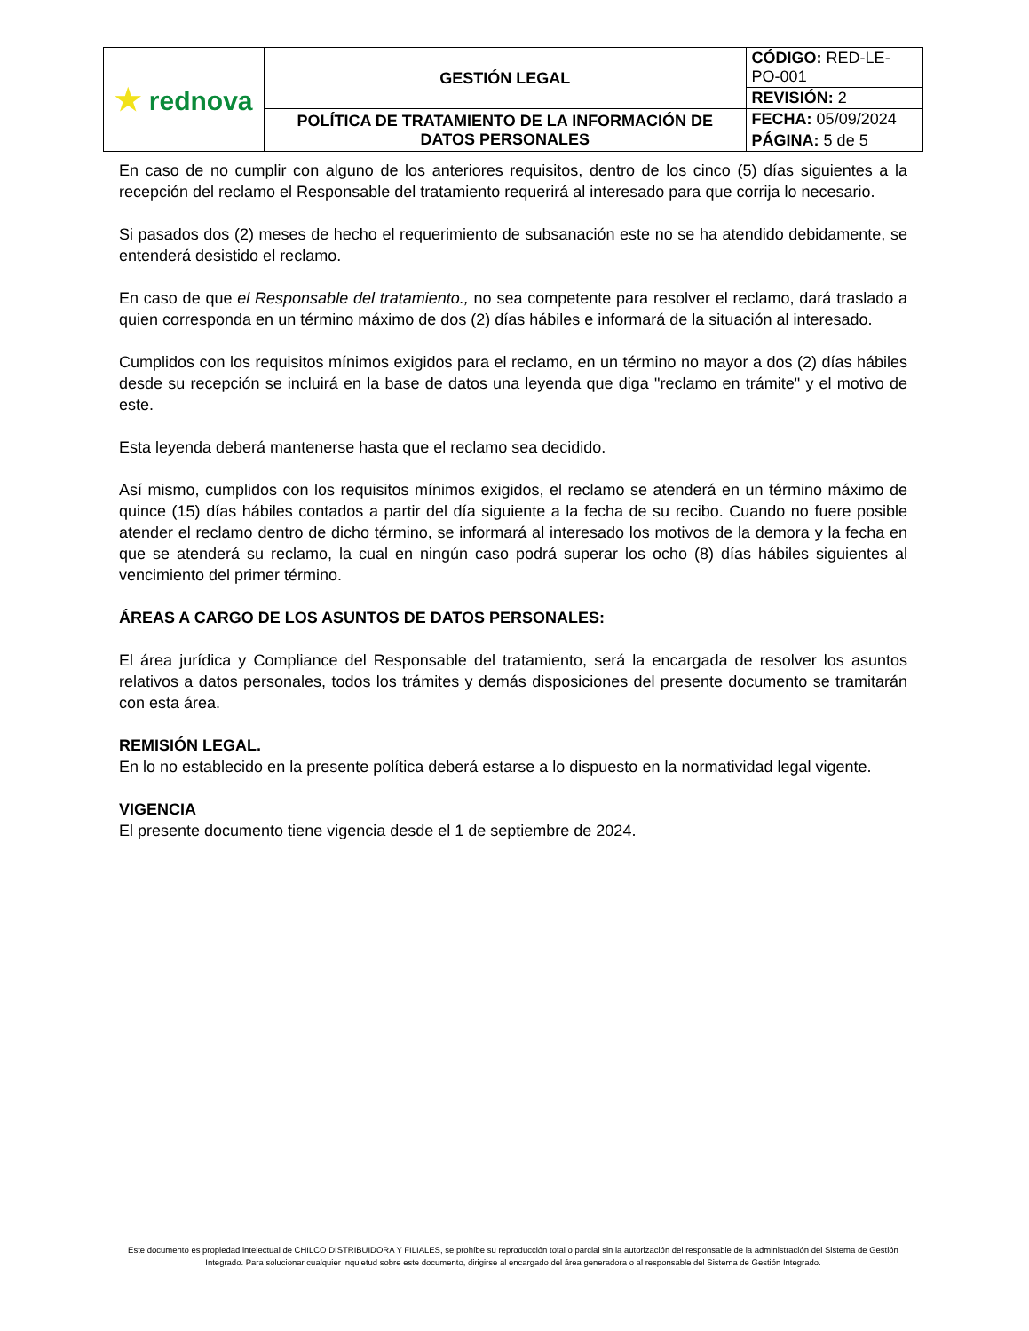| ★ rednova | GESTIÓN LEGAL | CÓDIGO: RED-LE-PO-001 |
| | | REVISIÓN: 2 |
| | POLÍTICA DE TRATAMIENTO DE LA INFORMACIÓN DE DATOS PERSONALES | FECHA: 05/09/2024 |
| | | PÁGINA: 5 de 5 |
En caso de no cumplir con alguno de los anteriores requisitos, dentro de los cinco (5) días siguientes a la recepción del reclamo el Responsable del tratamiento requerirá al interesado para que corrija lo necesario.
Si pasados dos (2) meses de hecho el requerimiento de subsanación este no se ha atendido debidamente, se entenderá desistido el reclamo.
En caso de que el Responsable del tratamiento., no sea competente para resolver el reclamo, dará traslado a quien corresponda en un término máximo de dos (2) días hábiles e informará de la situación al interesado.
Cumplidos con los requisitos mínimos exigidos para el reclamo, en un término no mayor a dos (2) días hábiles desde su recepción se incluirá en la base de datos una leyenda que diga "reclamo en trámite" y el motivo de este.
Esta leyenda deberá mantenerse hasta que el reclamo sea decidido.
Así mismo, cumplidos con los requisitos mínimos exigidos, el reclamo se atenderá en un término máximo de quince (15) días hábiles contados a partir del día siguiente a la fecha de su recibo. Cuando no fuere posible atender el reclamo dentro de dicho término, se informará al interesado los motivos de la demora y la fecha en que se atenderá su reclamo, la cual en ningún caso podrá superar los ocho (8) días hábiles siguientes al vencimiento del primer término.
ÁREAS A CARGO DE LOS ASUNTOS DE DATOS PERSONALES:
El área jurídica y Compliance del Responsable del tratamiento, será la encargada de resolver los asuntos relativos a datos personales, todos los trámites y demás disposiciones del presente documento se tramitarán con esta área.
REMISIÓN LEGAL.
En lo no establecido en la presente política deberá estarse a lo dispuesto en la normatividad legal vigente.
VIGENCIA
El presente documento tiene vigencia desde el 1 de septiembre de 2024.
Este documento es propiedad intelectual de CHILCO DISTRIBUIDORA Y FILIALES, se prohíbe su reproducción total o parcial sin la autorización del responsable de la administración del Sistema de Gestión Integrado. Para solucionar cualquier inquietud sobre este documento, dirigirse al encargado del área generadora o al responsable del Sistema de Gestión Integrado.